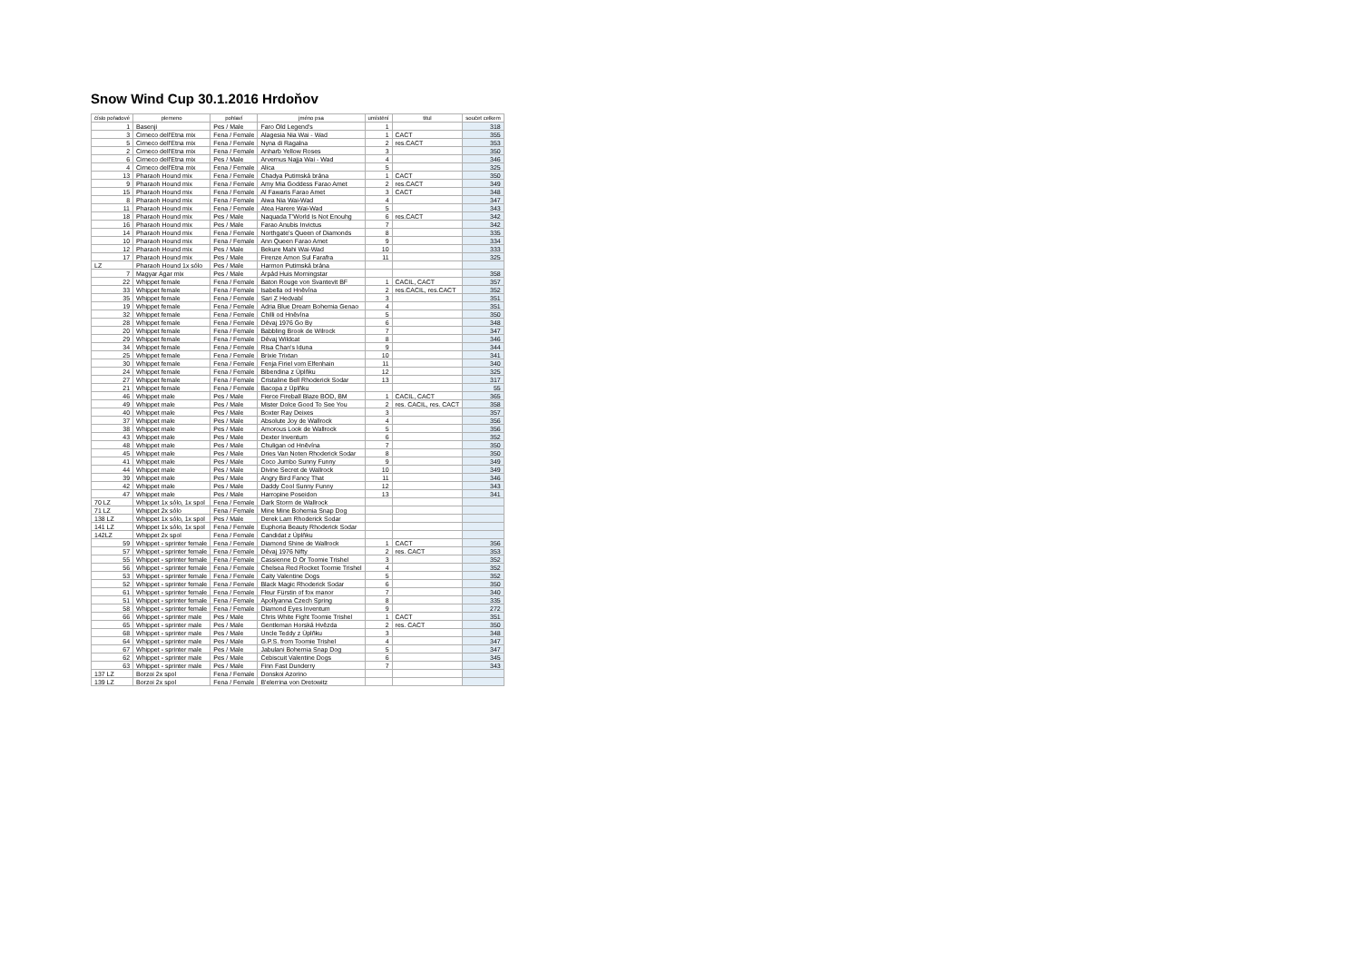Snow Wind Cup 30.1.2016 Hrdoňov
| číslo pořadové | plemeno | pohlaví | jméno psa | umístění | titul | součet celkem |
| --- | --- | --- | --- | --- | --- | --- |
| 1 | Basenji | Pes / Male | Faro Old Legend's | 1 | | 318 |
| 3 | Cirneco dell'Etna mix | Fena / Female | Alagesia Nia Wai - Wad | 1 | CACT | 355 |
| 5 | Cirneco dell'Etna mix | Fena / Female | Nyna di Ragalna | 2 | res.CACT | 353 |
| 2 | Cirneco dell'Etna mix | Fena / Female | Anharb Yellow Roses | 3 | | 350 |
| 6 | Cirneco dell'Etna mix | Pes / Male | Arvernus Najja Wai - Wad | 4 | | 346 |
| 4 | Cirneco dell'Etna mix | Fena / Female | Alica | 5 | | 325 |
| 13 | Pharaoh Hound mix | Fena / Female | Chadya Putimská brána | 1 | CACT | 350 |
| 9 | Pharaoh Hound mix | Fena / Female | Amy Mia Goddess Farao Amet | 2 | res.CACT | 349 |
| 15 | Pharaoh Hound mix | Fena / Female | Al Fawaris Farao Amet | 3 | CACT | 348 |
| 8 | Pharaoh Hound mix | Fena / Female | Aiwa Nia Wai-Wad | 4 | | 347 |
| 11 | Pharaoh Hound mix | Fena / Female | Atea Harere Wai-Wad | 5 | | 343 |
| 18 | Pharaoh Hound mix | Pes / Male | Naquada T'World Is Not Enouhg | 6 | res.CACT | 342 |
| 16 | Pharaoh Hound mix | Pes / Male | Farao Anubis Invictus | 7 | | 342 |
| 14 | Pharaoh Hound mix | Fena / Female | Northgate's Queen of Diamonds | 8 | | 335 |
| 10 | Pharaoh Hound mix | Fena / Female | Ann Queen Farao Amet | 9 | | 334 |
| 12 | Pharaoh Hound mix | Pes / Male | Bekure Mahi Wai-Wad | 10 | | 333 |
| 17 | Pharaoh Hound mix | Pes / Male | Firenze Amon Sul Farafra | 11 | | 325 |
| LZ | Pharaoh Hound 1x sólo | Pes / Male | Harmon Putimská brána | | | |
| 7 | Magyar Agar mix | Pes / Male | Árpád Huis Morningstar | | | 358 |
| 22 | Whippet female | Fena / Female | Baton Rouge von Svantevit BF | 1 | CACIL, CACT | 357 |
| 33 | Whippet female | Fena / Female | Isabella od Hněvína | 2 | res.CACIL, res.CACT | 352 |
| 35 | Whippet female | Fena / Female | Sari Z Hedvabí | 3 | | 351 |
| 19 | Whippet female | Fena / Female | Adria Blue Dream Bohemia Genao | 4 | | 351 |
| 32 | Whippet female | Fena / Female | Chilli od Hněvína | 5 | | 350 |
| 28 | Whippet female | Fena / Female | Dévaj 1976 Go By | 6 | | 348 |
| 20 | Whippet female | Fena / Female | Babbling Brook de Wilrock | 7 | | 347 |
| 29 | Whippet female | Fena / Female | Dévaj Wildcat | 8 | | 346 |
| 34 | Whippet female | Fena / Female | Risa Chan's Iduna | 9 | | 344 |
| 25 | Whippet female | Fena / Female | Brixie Trixtan | 10 | | 341 |
| 30 | Whippet female | Fena / Female | Fenja Firiel vom Elfenhain | 11 | | 340 |
| 24 | Whippet female | Fena / Female | Bibendina z Úplňku | 12 | | 325 |
| 27 | Whippet female | Fena / Female | Cristaline Bell Rhoderick Sodar | 13 | | 317 |
| 21 | Whippet female | Fena / Female | Bacopa z Úplňku | | | 55 |
| 46 | Whippet male | Pes / Male | Fierce Fireball Blaze BOD, BM | 1 | CACIL, CACT | 365 |
| 49 | Whippet male | Pes / Male | Mister Dolce Good To See You | 2 | res. CACIL, res. CACT | 358 |
| 40 | Whippet male | Pes / Male | Boxter Ray Deixes | 3 | | 357 |
| 37 | Whippet male | Pes / Male | Absolute Joy de Wallrock | 4 | | 356 |
| 38 | Whippet male | Pes / Male | Amorous Look de Wallrock | 5 | | 356 |
| 43 | Whippet male | Pes / Male | Dexter Inventum | 6 | | 352 |
| 48 | Whippet male | Pes / Male | Chuligan od Hněvína | 7 | | 350 |
| 45 | Whippet male | Pes / Male | Dries Van Noten Rhoderick Sodar | 8 | | 350 |
| 41 | Whippet male | Pes / Male | Coco Jumbo Sunny Funny | 9 | | 349 |
| 44 | Whippet male | Pes / Male | Divine Secret de Wallrock | 10 | | 349 |
| 39 | Whippet male | Pes / Male | Angry Bird Fancy That | 11 | | 346 |
| 42 | Whippet male | Pes / Male | Daddy Cool Sunny Funny | 12 | | 343 |
| 47 | Whippet male | Pes / Male | Harropine Poseidon | 13 | | 341 |
| 70 LZ | Whippet 1x sólo, 1x spol | Fena / Female | Dark Storm de Wallrock | | | |
| 71 LZ | Whippet 2x sólo | Fena / Female | Mine Mine Bohemia Snap Dog | | | |
| 138 LZ | Whippet 1x sólo, 1x spol | Pes / Male | Derek Lam Rhoderick Sodar | | | |
| 141 LZ | Whippet 1x sólo, 1x spol | Fena / Female | Euphoria Beauty Rhoderick Sodar | | | |
| 142LZ | Whippet 2x spol | Fena / Female | Candidat z Úplňku | | | |
| 59 | Whippet - sprinter female | Fena / Female | Diamond Shine de Wallrock | 1 | CACT | 356 |
| 57 | Whippet - sprinter female | Fena / Female | Dévaj 1976 Nifty | 2 | res. CACT | 353 |
| 55 | Whippet - sprinter female | Fena / Female | Cassienne D Or Toomie Trishel | 3 | | 352 |
| 56 | Whippet - sprinter female | Fena / Female | Chelsea Red Rocket Toomie Trishel | 4 | | 352 |
| 53 | Whippet - sprinter female | Fena / Female | Caity Valentine Dogs | 5 | | 352 |
| 52 | Whippet - sprinter female | Fena / Female | Black Magic Rhoderick Sodar | 6 | | 350 |
| 61 | Whippet - sprinter female | Fena / Female | Fleur Fürstin of fox manor | 7 | | 340 |
| 51 | Whippet - sprinter female | Fena / Female | Apollyanna Czech Spring | 8 | | 335 |
| 58 | Whippet - sprinter female | Fena / Female | Diamond Eyes Inventum | 9 | | 272 |
| 66 | Whippet - sprinter male | Pes / Male | Chris White Fight Toomie Trishel | 1 | CACT | 351 |
| 65 | Whippet - sprinter male | Pes / Male | Gentleman Horská Hvězda | 2 | res. CACT | 350 |
| 68 | Whippet - sprinter male | Pes / Male | Uncle Teddy z Úplňku | 3 | | 348 |
| 64 | Whippet - sprinter male | Pes / Male | G.P.S. from Toomie Trishel | 4 | | 347 |
| 67 | Whippet - sprinter male | Pes / Male | Jabulani Bohemia Snap Dog | 5 | | 347 |
| 62 | Whippet - sprinter male | Pes / Male | Cebiscuit Valentine Dogs | 6 | | 345 |
| 63 | Whippet - sprinter male | Pes / Male | Finn Fast Dunderry | 7 | | 343 |
| 137 LZ | Borzoi 2x spol | Fena / Female | Donskoi Azorino | | | |
| 139 LZ | Borzoi 2x spol | Fena / Female | B'elerrina von Dretowitz | | | |